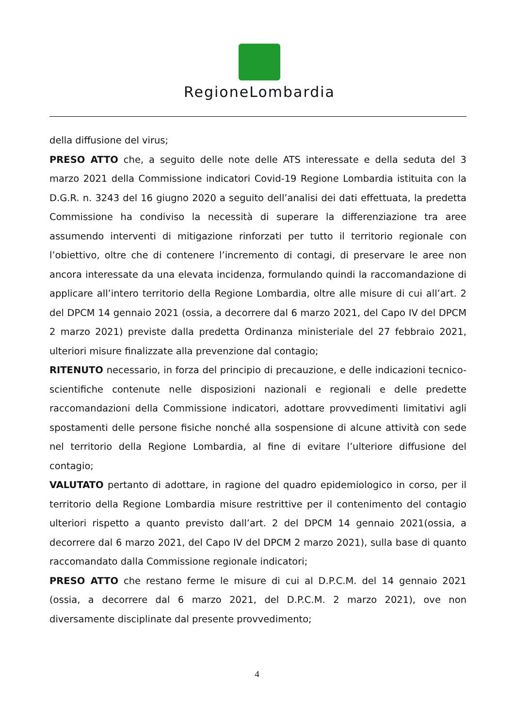RegioneLombardia
della diffusione del virus;
PRESO ATTO che, a seguito delle note delle ATS interessate e della seduta del 3 marzo 2021 della Commissione indicatori Covid-19 Regione Lombardia istituita con la D.G.R. n. 3243 del 16 giugno 2020 a seguito dell’analisi dei dati effettuata, la predetta Commissione ha condiviso la necessità di superare la differenziazione tra aree assumendo interventi di mitigazione rinforzati per tutto il territorio regionale con l’obiettivo, oltre che di contenere l’incremento di contagi, di preservare le aree non ancora interessate da una elevata incidenza, formulando quindi la raccomandazione di applicare all’intero territorio della Regione Lombardia, oltre alle misure di cui all’art. 2 del DPCM 14 gennaio 2021 (ossia, a decorrere dal 6 marzo 2021, del Capo IV del DPCM 2 marzo 2021) previste dalla predetta Ordinanza ministeriale del 27 febbraio 2021, ulteriori misure finalizzate alla prevenzione dal contagio;
RITENUTO necessario, in forza del principio di precauzione, e delle indicazioni tecnico-scientifiche contenute nelle disposizioni nazionali e regionali e delle predette raccomandazioni della Commissione indicatori, adottare provvedimenti limitativi agli spostamenti delle persone fisiche nonché alla sospensione di alcune attività con sede nel territorio della Regione Lombardia, al fine di evitare l’ulteriore diffusione del contagio;
VALUTATO pertanto di adottare, in ragione del quadro epidemiologico in corso, per il territorio della Regione Lombardia misure restrittive per il contenimento del contagio ulteriori rispetto a quanto previsto dall’art. 2 del DPCM 14 gennaio 2021(ossia, a decorrere dal 6 marzo 2021, del Capo IV del DPCM 2 marzo 2021), sulla base di quanto raccomandato dalla Commissione regionale indicatori;
PRESO ATTO che restano ferme le misure di cui al D.P.C.M. del 14 gennaio 2021 (ossia, a decorrere dal 6 marzo 2021, del D.P.C.M. 2 marzo 2021), ove non diversamente disciplinate dal presente provvedimento;
4